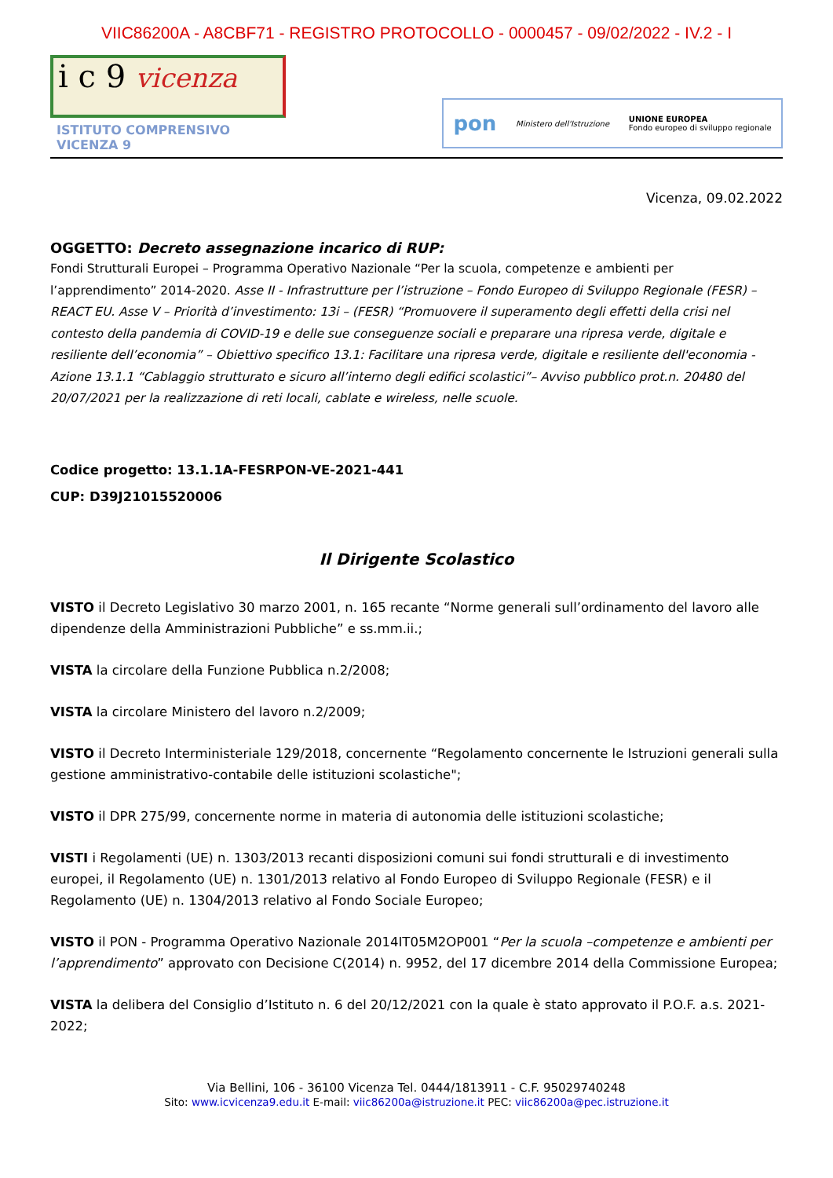VIIC86200A - A8CBF71 - REGISTRO PROTOCOLLO - 0000457 - 09/02/2022 - IV.2 - I
i c 9 vicenza
ISTITUTO COMPRENSIVO VICENZA 9
pon Ministero dell'Istruzione UNIONE EUROPEA
Fondo europeo di sviluppo regionale
Vicenza, 09.02.2022
OGGETTO: Decreto assegnazione incarico di RUP:
Fondi Strutturali Europei – Programma Operativo Nazionale “Per la scuola, competenze e ambienti per l’apprendimento” 2014-2020. Asse II - Infrastrutture per l’istruzione – Fondo Europeo di Sviluppo Regionale (FESR) – REACT EU. Asse V – Priorità d’investimento: 13i – (FESR) “Promuovere il superamento degli effetti della crisi nel contesto della pandemia di COVID-19 e delle sue conseguenze sociali e preparare una ripresa verde, digitale e resiliente dell’economia” – Obiettivo specifico 13.1: Facilitare una ripresa verde, digitale e resiliente dell'economia - Azione 13.1.1 “Cablaggio strutturato e sicuro all’interno degli edifici scolastici”– Avviso pubblico prot.n. 20480 del 20/07/2021 per la realizzazione di reti locali, cablate e wireless, nelle scuole.
Codice progetto: 13.1.1A-FESRPON-VE-2021-441
CUP: D39J21015520006
Il Dirigente Scolastico
VISTO il Decreto Legislativo 30 marzo 2001, n. 165 recante “Norme generali sull’ordinamento del lavoro alle dipendenze della Amministrazioni Pubbliche” e ss.mm.ii.;
VISTA la circolare della Funzione Pubblica n.2/2008;
VISTA la circolare Ministero del lavoro n.2/2009;
VISTO il Decreto Interministeriale 129/2018, concernente “Regolamento concernente le Istruzioni generali sulla gestione amministrativo-contabile delle istituzioni scolastiche";
VISTO il DPR 275/99, concernente norme in materia di autonomia delle istituzioni scolastiche;
VISTI i Regolamenti (UE) n. 1303/2013 recanti disposizioni comuni sui fondi strutturali e di investimento europei, il Regolamento (UE) n. 1301/2013 relativo al Fondo Europeo di Sviluppo Regionale (FESR) e il Regolamento (UE) n. 1304/2013 relativo al Fondo Sociale Europeo;
VISTO il PON - Programma Operativo Nazionale 2014IT05M2OP001 “Per la scuola –competenze e ambienti per l’apprendimento” approvato con Decisione C(2014) n. 9952, del 17 dicembre 2014 della Commissione Europea;
VISTA la delibera del Consiglio d’Istituto n. 6 del 20/12/2021 con la quale è stato approvato il P.O.F. a.s. 2021-2022;
Via Bellini, 106 - 36100 Vicenza Tel. 0444/1813911 - C.F. 95029740248
Sito: www.icvicenza9.edu.it E-mail: viic86200a@istruzione.it PEC: viic86200a@pec.istruzione.it